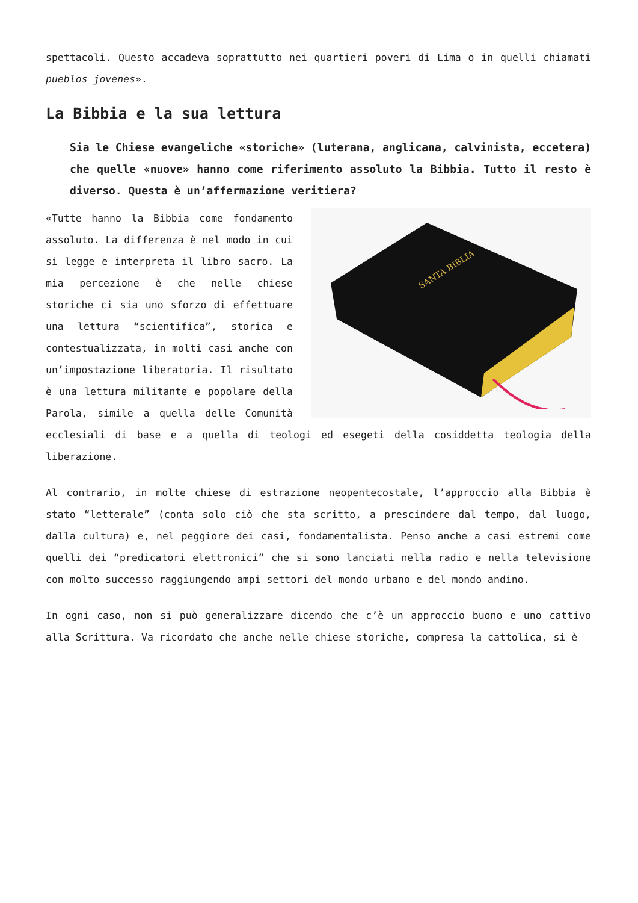spettacoli. Questo accadeva soprattutto nei quartieri poveri di Lima o in quelli chiamati pueblos jovenes».
La Bibbia e la sua lettura
Sia le Chiese evangeliche «storiche» (luterana, anglicana, calvinista, eccetera) che quelle «nuove» hanno come riferimento assoluto la Bibbia. Tutto il resto è diverso. Questa è un’affermazione veritiera?
SANTA BIBLIA
«Tutte hanno la Bibbia come fondamento assoluto. La differenza è nel modo in cui si legge e interpreta il libro sacro. La mia percezione è che nelle chiese storiche ci sia uno sforzo di effettuare una lettura “scientifica”, storica e contestualizzata, in molti casi anche con un’impostazione liberatoria. Il risultato è una lettura militante e popolare della Parola, simile a quella delle Comunità ecclesiali di base e a quella di teologi ed esegeti della cosiddetta teologia della liberazione.
Al contrario, in molte chiese di estrazione neopentecostale, l’approccio alla Bibbia è stato “letterale” (conta solo ciò che sta scritto, a prescindere dal tempo, dal luogo, dalla cultura) e, nel peggiore dei casi, fondamentalista. Penso anche a casi estremi come quelli dei “predicatori elettronici” che si sono lanciati nella radio e nella televisione con molto successo raggiungendo ampi settori del mondo urbano e del mondo andino.
In ogni caso, non si può generalizzare dicendo che c’è un approccio buono e uno cattivo alla Scrittura. Va ricordato che anche nelle chiese storiche, compresa la cattolica, si è